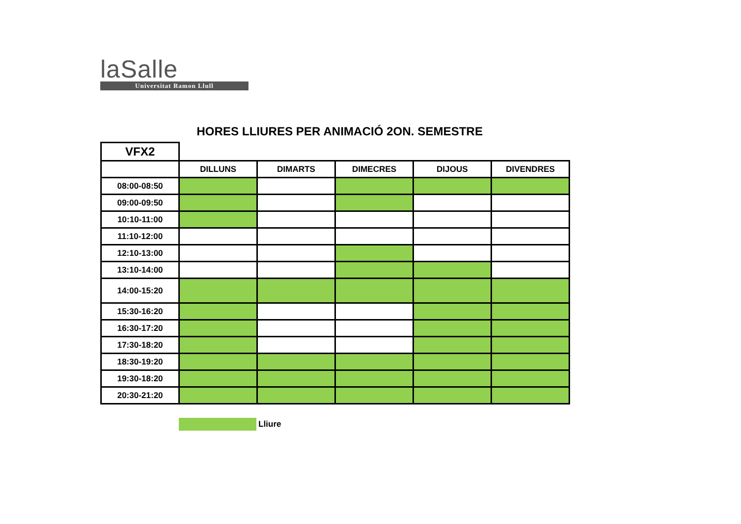laSalle
Universitat Ramon Llull
HORES LLIURES PER ANIMACIÓ 2ON. SEMESTRE
| VFX2 | | | | | |
| | DILLUNS | DIMARTS | DIMECRES | DIJOUS | DIVENDRES |
| 08:00-08:50 | | | | | |
| 09:00-09:50 | | | | | |
| 10:10-11:00 | | | | | |
| 11:10-12:00 | | | | | |
| 12:10-13:00 | | | | | |
| 13:10-14:00 | | | | | |
| 14:00-15:20 | | | | | |
| 15:30-16:20 | | | | | |
| 16:30-17:20 | | | | | |
| 17:30-18:20 | | | | | |
| 18:30-19:20 | | | | | |
| 19:30-18:20 | | | | | |
| 20:30-21:20 | | | | | |
Lliure